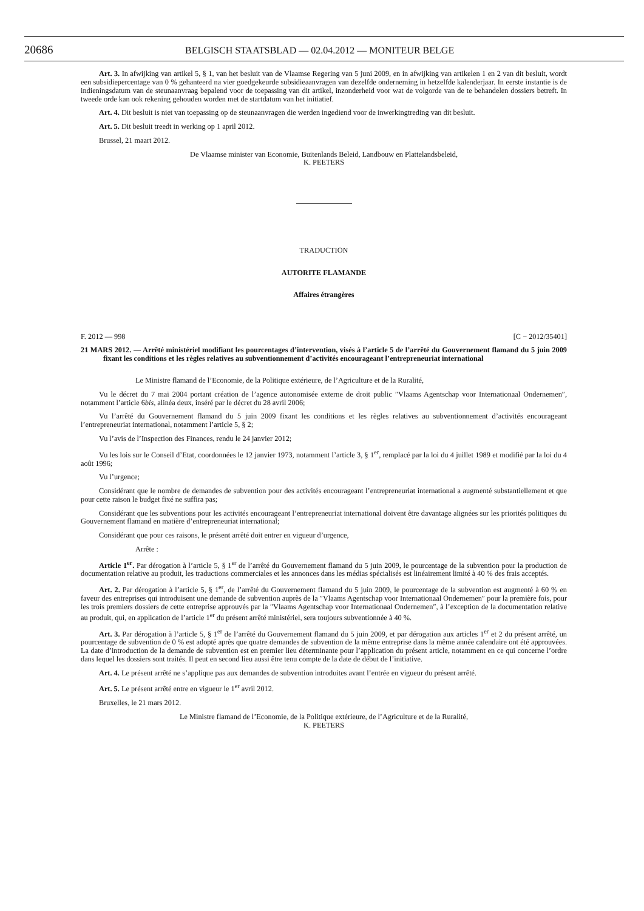20686 BELGISCH STAATSBLAD — 02.04.2012 — MONITEUR BELGE
Art. 3. In afwijking van artikel 5, § 1, van het besluit van de Vlaamse Regering van 5 juni 2009, en in afwijking van artikelen 1 en 2 van dit besluit, wordt een subsidiepercentage van 0 % gehanteerd na vier goedgekeurde subsidieaanvragen van dezelfde onderneming in hetzelfde kalenderjaar. In eerste instantie is de indieningsdatum van de steunaanvraag bepalend voor de toepassing van dit artikel, inzonderheid voor wat de volgorde van de te behandelen dossiers betreft. In tweede orde kan ook rekening gehouden worden met de startdatum van het initiatief.
Art. 4. Dit besluit is niet van toepassing op de steunaanvragen die werden ingediend voor de inwerkingtreding van dit besluit.
Art. 5. Dit besluit treedt in werking op 1 april 2012.
Brussel, 21 maart 2012.
De Vlaamse minister van Economie, Buitenlands Beleid, Landbouw en Plattelandsbeleid,
K. PEETERS
TRADUCTION
AUTORITE FLAMANDE
Affaires étrangères
F. 2012 — 998 [C − 2012/35401]
21 MARS 2012. — Arrêté ministériel modifiant les pourcentages d’intervention, visés à l’article 5 de l’arrêté du Gouvernement flamand du 5 juin 2009 fixant les conditions et les règles relatives au subventionnement d’activités encourageant l’entrepreneuriat international
Le Ministre flamand de l’Economie, de la Politique extérieure, de l’Agriculture et de la Ruralité,
Vu le décret du 7 mai 2004 portant création de l’agence autonomisée externe de droit public ″Vlaams Agentschap voor Internationaal Ondernemen″, notamment l’article 6bis, alinéa deux, inséré par le décret du 28 avril 2006;
Vu l’arrêté du Gouvernement flamand du 5 juin 2009 fixant les conditions et les règles relatives au subventionnement d’activités encourageant l’entrepreneuriat international, notamment l’article 5, § 2;
Vu l’avis de l’Inspection des Finances, rendu le 24 janvier 2012;
Vu les lois sur le Conseil d’Etat, coordonnées le 12 janvier 1973, notamment l’article 3, § 1<sup>er</sup>, remplacé par la loi du 4 juillet 1989 et modifié par la loi du 4 août 1996;
Vu l’urgence;
Considérant que le nombre de demandes de subvention pour des activités encourageant l’entrepreneuriat international a augmenté substantiellement et que pour cette raison le budget fixé ne suffira pas;
Considérant que les subventions pour les activités encourageant l’entrepreneuriat international doivent être davantage alignées sur les priorités politiques du Gouvernement flamand en matière d’entrepreneuriat international;
Considérant que pour ces raisons, le présent arrêté doit entrer en vigueur d’urgence,
Arrête :
Article 1<sup>er</sup>. Par dérogation à l’article 5, § 1<sup>er</sup> de l’arrêté du Gouvernement flamand du 5 juin 2009, le pourcentage de la subvention pour la production de documentation relative au produit, les traductions commerciales et les annonces dans les médias spécialisés est linéairement limité à 40 % des frais acceptés.
Art. 2. Par dérogation à l’article 5, § 1<sup>er</sup>, de l’arrêté du Gouvernement flamand du 5 juin 2009, le pourcentage de la subvention est augmenté à 60 % en faveur des entreprises qui introduisent une demande de subvention auprès de la ″Vlaams Agentschap voor Internationaal Ondernemen″ pour la première fois, pour les trois premiers dossiers de cette entreprise approuvés par la ″Vlaams Agentschap voor Internationaal Ondernemen″, à l’exception de la documentation relative au produit, qui, en application de l’article 1<sup>er</sup> du présent arrêté ministériel, sera toujours subventionnée à 40 %.
Art. 3. Par dérogation à l’article 5, § 1<sup>er</sup> de l’arrêté du Gouvernement flamand du 5 juin 2009, et par dérogation aux articles 1<sup>er</sup> et 2 du présent arrêté, un pourcentage de subvention de 0 % est adopté après que quatre demandes de subvention de la même entreprise dans la même année calendaire ont été approuvées. La date d’introduction de la demande de subvention est en premier lieu déterminante pour l’application du présent article, notamment en ce qui concerne l’ordre dans lequel les dossiers sont traités. Il peut en second lieu aussi être tenu compte de la date de début de l’initiative.
Art. 4. Le présent arrêté ne s’applique pas aux demandes de subvention introduites avant l’entrée en vigueur du présent arrêté.
Art. 5. Le présent arrêté entre en vigueur le 1<sup>er</sup> avril 2012.
Bruxelles, le 21 mars 2012.
Le Ministre flamand de l’Economie, de la Politique extérieure, de l’Agriculture et de la Ruralité,
K. PEETERS